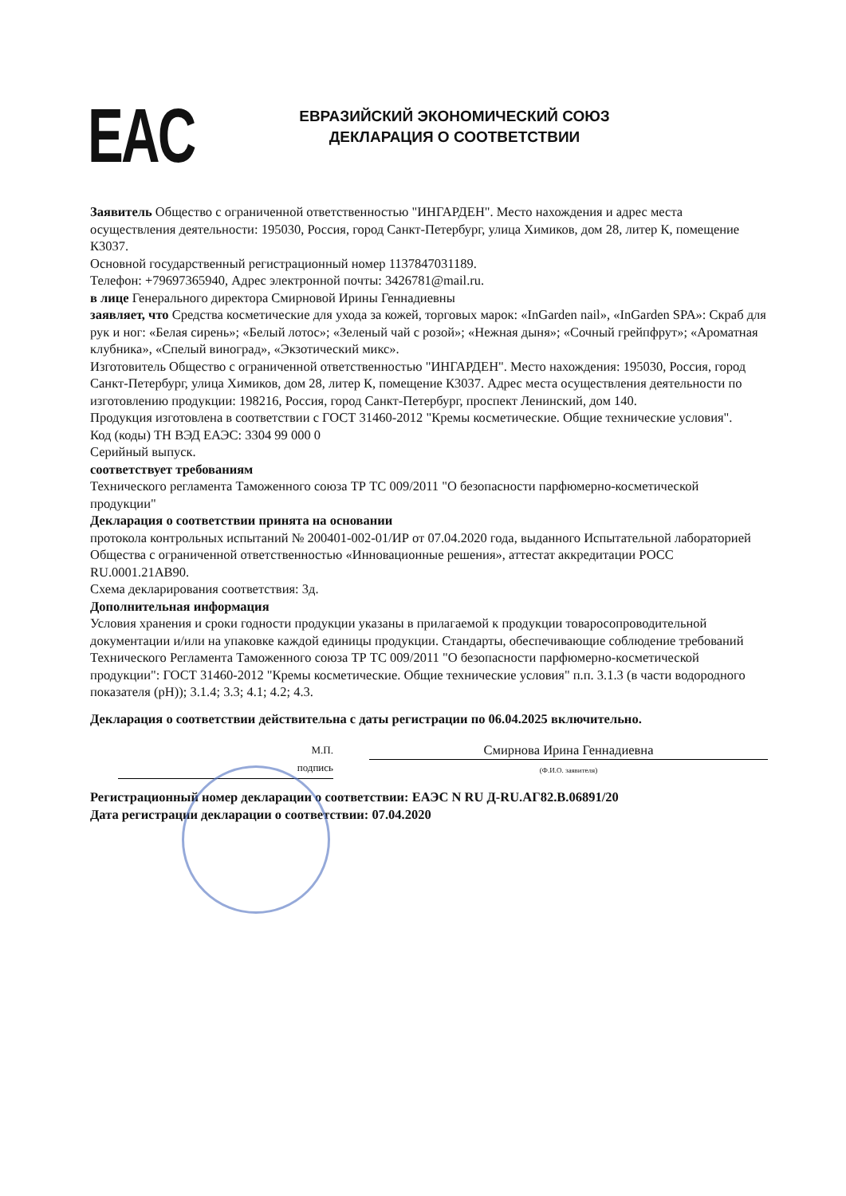EAC
ЕВРАЗИЙСКИЙ ЭКОНОМИЧЕСКИЙ СОЮЗ
ДЕКЛАРАЦИЯ О СООТВЕТСТВИИ
Заявитель Общество с ограниченной ответственностью "ИНГАРДЕН". Место нахождения и адрес места осуществления деятельности: 195030, Россия, город Санкт-Петербург, улица Химиков, дом 28, литер К, помещение К3037.
Основной государственный регистрационный номер 1137847031189.
Телефон: +79697365940, Адрес электронной почты: 3426781@mail.ru.
в лице Генерального директора Смирновой Ирины Геннадиевны
заявляет, что Средства косметические для ухода за кожей, торговых марок: «InGarden nail», «InGarden SPA»: Скраб для рук и ног: «Белая сирень»; «Белый лотос»; «Зеленый чай с розой»; «Нежная дыня»; «Сочный грейпфрут»; «Ароматная клубника», «Спелый виноград», «Экзотический микс».
Изготовитель Общество с ограниченной ответственностью "ИНГАРДЕН". Место нахождения: 195030, Россия, город Санкт-Петербург, улица Химиков, дом 28, литер К, помещение К3037. Адрес места осуществления деятельности по изготовлению продукции: 198216, Россия, город Санкт-Петербург, проспект Ленинский, дом 140.
Продукция изготовлена в соответствии с ГОСТ 31460-2012 "Кремы косметические. Общие технические условия".
Код (коды) ТН ВЭД ЕАЭС: 3304 99 000 0
Серийный выпуск.
соответствует требованиям
Технического регламента Таможенного союза ТР ТС 009/2011 "О безопасности парфюмерно-косметической продукции"
Декларация о соответствии принята на основании
протокола контрольных испытаний № 200401-002-01/ИР от 07.04.2020 года, выданного Испытательной лабораторией Общества с ограниченной ответственностью «Инновационные решения», аттестат аккредитации РОСС RU.0001.21АВ90.
Схема декларирования соответствия: 3д.
Дополнительная информация
Условия хранения и сроки годности продукции указаны в прилагаемой к продукции товаросопроводительной документации и/или на упаковке каждой единицы продукции. Стандарты, обеспечивающие соблюдение требований Технического Регламента Таможенного союза ТР ТС 009/2011 "О безопасности парфюмерно-косметической продукции": ГОСТ 31460-2012 "Кремы косметические. Общие технические условия" п.п. 3.1.3 (в части водородного показателя (pH)); 3.1.4; 3.3; 4.1; 4.2; 4.3.
Декларация о соответствии действительна с даты регистрации по 06.04.2025 включительно.
М.П.
подпись
Смирнова Ирина Геннадиевна
(Ф.И.О. заявителя)
Регистрационный номер декларации о соответствии: ЕАЭС N RU Д-RU.АГ82.В.06891/20
Дата регистрации декларации о соответствии: 07.04.2020